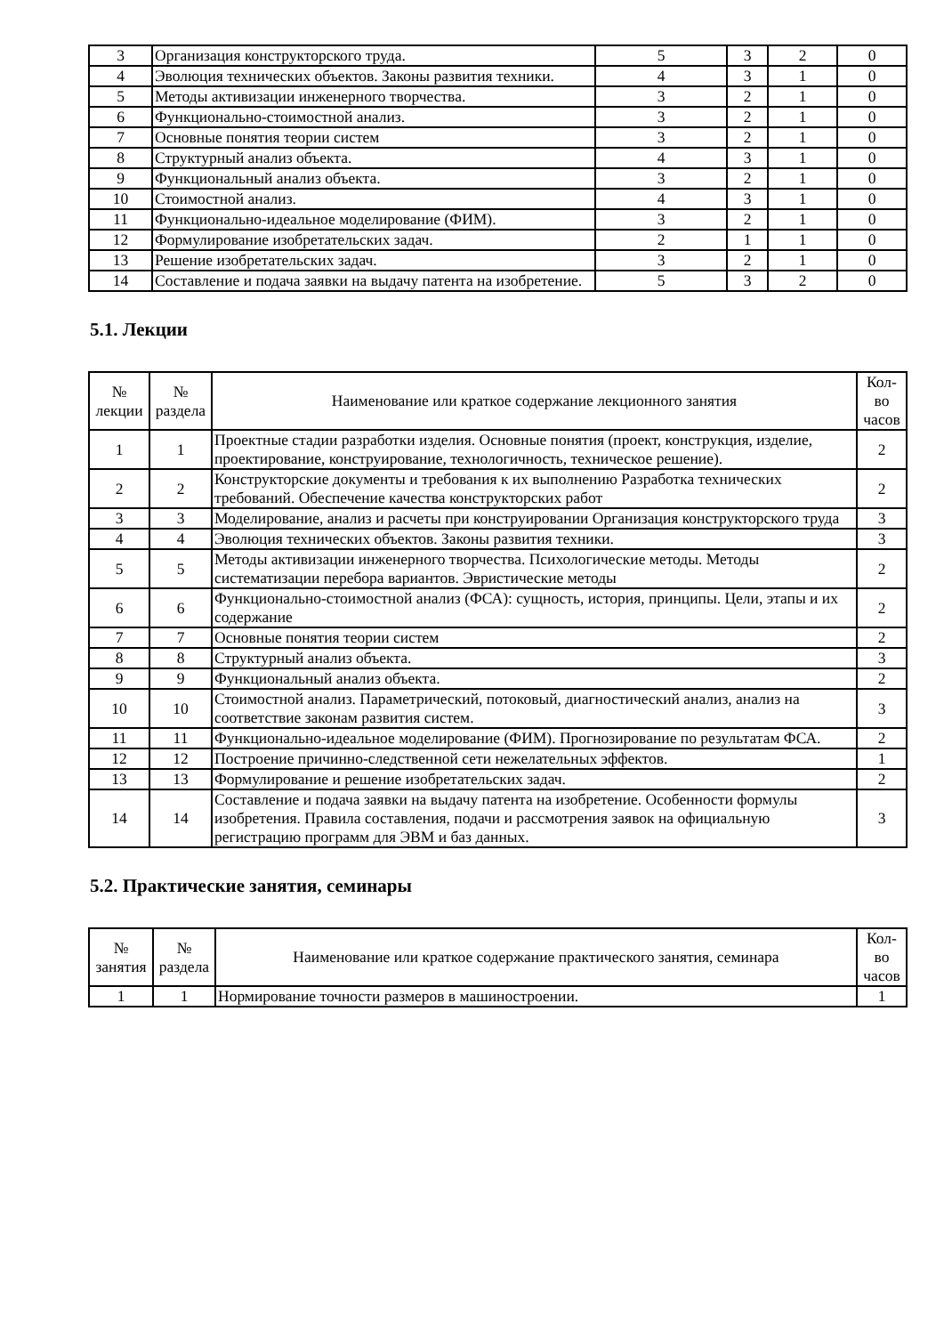| 3 | Организация конструкторского труда. | 5 | 3 | 2 | 0 |
| 4 | Эволюция технических объектов. Законы развития техники. | 4 | 3 | 1 | 0 |
| 5 | Методы активизации инженерного творчества. | 3 | 2 | 1 | 0 |
| 6 | Функционально-стоимостной анализ. | 3 | 2 | 1 | 0 |
| 7 | Основные понятия теории систем | 3 | 2 | 1 | 0 |
| 8 | Структурный анализ объекта. | 4 | 3 | 1 | 0 |
| 9 | Функциональный анализ объекта. | 3 | 2 | 1 | 0 |
| 10 | Стоимостной анализ. | 4 | 3 | 1 | 0 |
| 11 | Функционально-идеальное моделирование (ФИМ). | 3 | 2 | 1 | 0 |
| 12 | Формулирование изобретательских задач. | 2 | 1 | 1 | 0 |
| 13 | Решение изобретательских задач. | 3 | 2 | 1 | 0 |
| 14 | Составление и подача заявки на выдачу патента на изобретение. | 5 | 3 | 2 | 0 |
5.1. Лекции
| № лекции | № раздела | Наименование или краткое содержание лекционного занятия | Кол- во часов |
| --- | --- | --- | --- |
| 1 | 1 | Проектные стадии разработки изделия. Основные понятия (проект, конструкция, изделие, проектирование, конструирование, технологичность, техническое решение). | 2 |
| 2 | 2 | Конструкторские документы и требования к их выполнению Разработка технических требований. Обеспечение качества конструкторских работ | 2 |
| 3 | 3 | Моделирование, анализ и расчеты при конструировании Организация конструкторского труда | 3 |
| 4 | 4 | Эволюция технических объектов. Законы развития техники. | 3 |
| 5 | 5 | Методы активизации инженерного творчества. Психологические методы. Методы систематизации перебора вариантов. Эвристические методы | 2 |
| 6 | 6 | Функционально-стоимостной анализ (ФСА): сущность, история, принципы. Цели, этапы и их содержание | 2 |
| 7 | 7 | Основные понятия теории систем | 2 |
| 8 | 8 | Структурный анализ объекта. | 3 |
| 9 | 9 | Функциональный анализ объекта. | 2 |
| 10 | 10 | Стоимостной анализ. Параметрический, потоковый, диагностический анализ, анализ на соответствие законам развития систем. | 3 |
| 11 | 11 | Функционально-идеальное моделирование (ФИМ). Прогнозирование по результатам ФСА. | 2 |
| 12 | 12 | Построение причинно-следственной сети нежелательных эффектов. | 1 |
| 13 | 13 | Формулирование и решение изобретательских задач. | 2 |
| 14 | 14 | Составление и подача заявки на выдачу патента на изобретение. Особенности формулы изобретения. Правила составления, подачи и рассмотрения заявок на официальную регистрацию программ для ЭВМ и баз данных. | 3 |
5.2. Практические занятия, семинары
| № занятия | № раздела | Наименование или краткое содержание практического занятия, семинара | Кол- во часов |
| --- | --- | --- | --- |
| 1 | 1 | Нормирование точности размеров в машиностроении. | 1 |